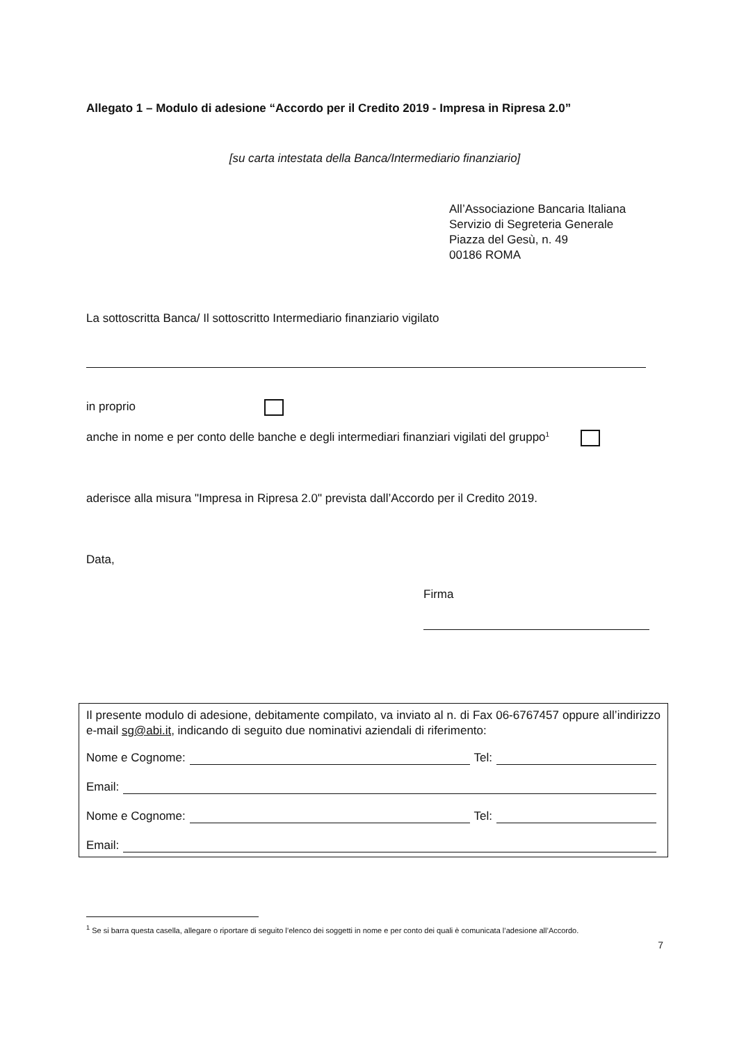Allegato 1 – Modulo di adesione “Accordo per il Credito 2019 - Impresa in Ripresa 2.0”
[su carta intestata della Banca/Intermediario finanziario]
All’Associazione Bancaria Italiana
Servizio di Segreteria Generale
Piazza del Gesù, n. 49
00186 ROMA
La sottoscritta Banca/ Il sottoscritto Intermediario finanziario vigilato
in proprio
anche in nome e per conto delle banche e degli intermediari finanziari vigilati del gruppo<sup>1</sup>
aderisce alla misura "Impresa in Ripresa 2.0" prevista dall’Accordo per il Credito 2019.
Data,
Firma
Il presente modulo di adesione, debitamente compilato, va inviato al n. di Fax 06-6767457 oppure all’indirizzo e-mail sg@abi.it, indicando di seguito due nominativi aziendali di riferimento:
Nome e Cognome: Tel:
Email:
Nome e Cognome: Tel:
Email:
<sup>1</sup> Se si barra questa casella, allegare o riportare di seguito l’elenco dei soggetti in nome e per conto dei quali è comunicata l’adesione all’Accordo.
7